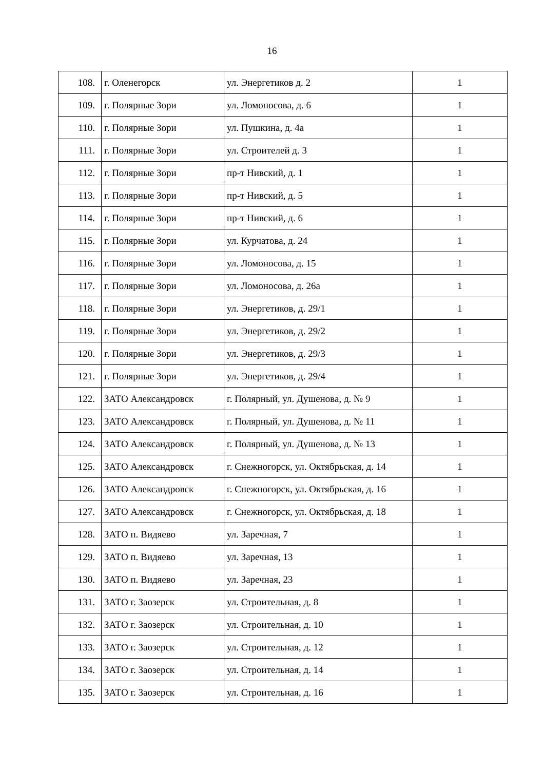16
| 108. | г. Оленегорск | ул. Энергетиков д. 2 | 1 |
| 109. | г. Полярные Зори | ул. Ломоносова, д. 6 | 1 |
| 110. | г. Полярные Зори | ул. Пушкина, д. 4а | 1 |
| 111. | г. Полярные Зори | ул. Строителей д. 3 | 1 |
| 112. | г. Полярные Зори | пр-т Нивский, д. 1 | 1 |
| 113. | г. Полярные Зори | пр-т Нивский, д. 5 | 1 |
| 114. | г. Полярные Зори | пр-т Нивский, д. 6 | 1 |
| 115. | г. Полярные Зори | ул. Курчатова, д. 24 | 1 |
| 116. | г. Полярные Зори | ул. Ломоносова, д. 15 | 1 |
| 117. | г. Полярные Зори | ул. Ломоносова, д. 26а | 1 |
| 118. | г. Полярные Зори | ул. Энергетиков, д. 29/1 | 1 |
| 119. | г. Полярные Зори | ул. Энергетиков, д. 29/2 | 1 |
| 120. | г. Полярные Зори | ул. Энергетиков, д. 29/3 | 1 |
| 121. | г. Полярные Зори | ул. Энергетиков, д. 29/4 | 1 |
| 122. | ЗАТО Александровск | г. Полярный, ул. Душенова, д. № 9 | 1 |
| 123. | ЗАТО Александровск | г. Полярный, ул. Душенова, д. № 11 | 1 |
| 124. | ЗАТО Александровск | г. Полярный, ул. Душенова, д. № 13 | 1 |
| 125. | ЗАТО Александровск | г. Снежногорск, ул. Октябрьская, д. 14 | 1 |
| 126. | ЗАТО Александровск | г. Снежногорск, ул. Октябрьская, д. 16 | 1 |
| 127. | ЗАТО Александровск | г. Снежногорск, ул. Октябрьская, д. 18 | 1 |
| 128. | ЗАТО п. Видяево | ул. Заречная, 7 | 1 |
| 129. | ЗАТО п. Видяево | ул. Заречная, 13 | 1 |
| 130. | ЗАТО п. Видяево | ул. Заречная, 23 | 1 |
| 131. | ЗАТО г. Заозерск | ул. Строительная, д. 8 | 1 |
| 132. | ЗАТО г. Заозерск | ул. Строительная, д. 10 | 1 |
| 133. | ЗАТО г. Заозерск | ул. Строительная, д. 12 | 1 |
| 134. | ЗАТО г. Заозерск | ул. Строительная, д. 14 | 1 |
| 135. | ЗАТО г. Заозерск | ул. Строительная, д. 16 | 1 |